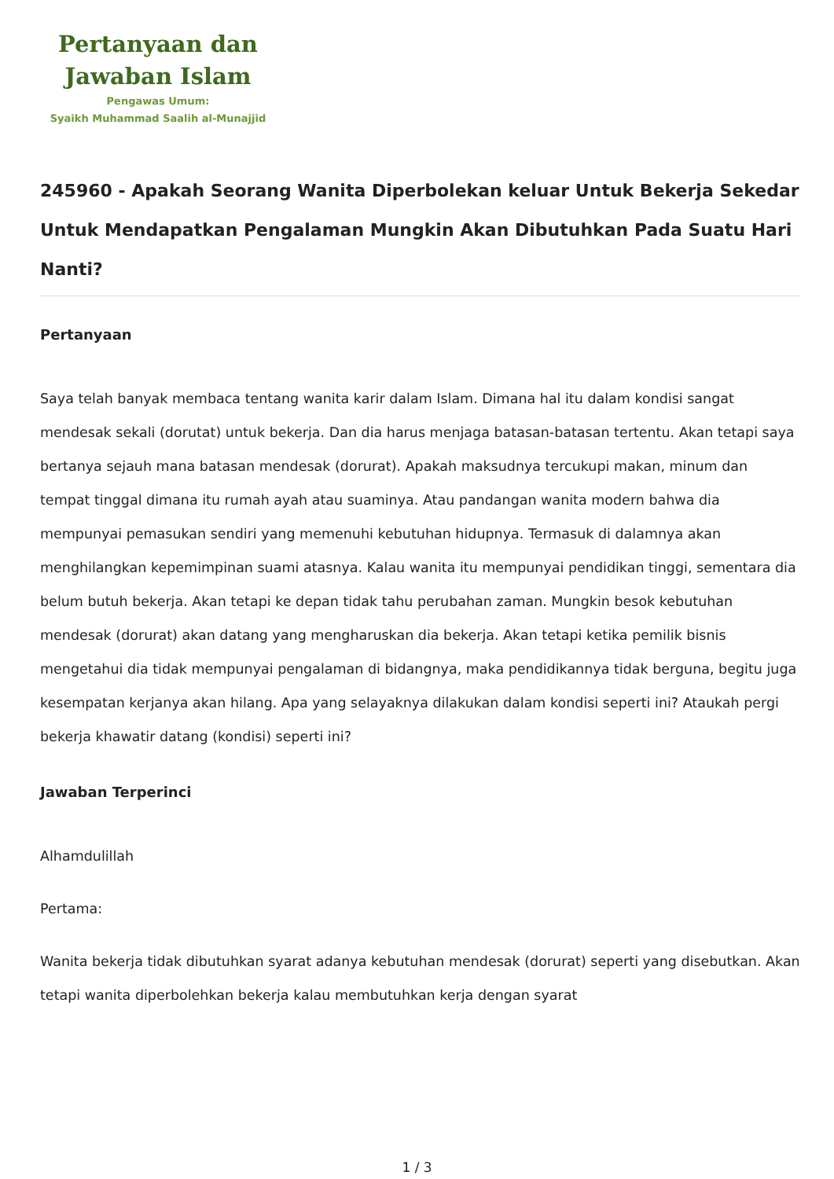Pertanyaan dan
Jawaban Islam
Pengawas Umum:
Syaikh Muhammad Saalih al-Munajjid
245960 - Apakah Seorang Wanita Diperbolekan keluar Untuk Bekerja Sekedar Untuk Mendapatkan Pengalaman Mungkin Akan Dibutuhkan Pada Suatu Hari Nanti?
Pertanyaan
Saya telah banyak membaca tentang wanita karir dalam Islam. Dimana hal itu dalam kondisi sangat mendesak sekali (dorutat) untuk bekerja. Dan dia harus menjaga batasan-batasan tertentu. Akan tetapi saya bertanya sejauh mana batasan mendesak (dorurat). Apakah maksudnya tercukupi makan, minum dan tempat tinggal dimana itu rumah ayah atau suaminya. Atau pandangan wanita modern bahwa dia mempunyai pemasukan sendiri yang memenuhi kebutuhan hidupnya. Termasuk di dalamnya akan menghilangkan kepemimpinan suami atasnya. Kalau wanita itu mempunyai pendidikan tinggi, sementara dia belum butuh bekerja. Akan tetapi ke depan tidak tahu perubahan zaman. Mungkin besok kebutuhan mendesak (dorurat) akan datang yang mengharuskan dia bekerja. Akan tetapi ketika pemilik bisnis mengetahui dia tidak mempunyai pengalaman di bidangnya, maka pendidikannya tidak berguna, begitu juga kesempatan kerjanya akan hilang. Apa yang selayaknya dilakukan dalam kondisi seperti ini? Ataukah pergi bekerja khawatir datang (kondisi) seperti ini?
Jawaban Terperinci
Alhamdulillah
Pertama:
Wanita bekerja tidak dibutuhkan syarat adanya kebutuhan mendesak (dorurat) seperti yang disebutkan. Akan tetapi wanita diperbolehkan bekerja kalau membutuhkan kerja dengan syarat
1 / 3